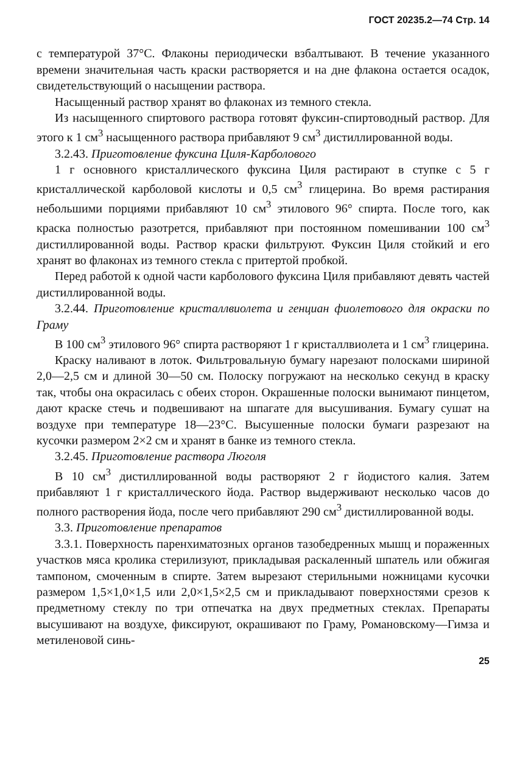ГОСТ 20235.2—74 Стр. 14
с температурой 37°С. Флаконы периодически взбалтывают. В течение указанного времени значительная часть краски растворяется и на дне флакона остается осадок, свидетельствующий о насыщении раствора.
Насыщенный раствор хранят во флаконах из темного стекла.
Из насыщенного спиртового раствора готовят фуксин-спиртоводный раствор. Для этого к 1 см<sup>3</sup> насыщенного раствора прибавляют 9 см<sup>3</sup> дистиллированной воды.
3.2.43. Приготовление фуксина Циля-Карболового
1 г основного кристаллического фуксина Циля растирают в ступке с 5 г кристаллической карболовой кислоты и 0,5 см<sup>3</sup> глицерина. Во время растирания небольшими порциями прибавляют 10 см<sup>3</sup> этилового 96° спирта. После того, как краска полностью разотрется, прибавляют при постоянном помешивании 100 см<sup>3</sup> дистиллированной воды. Раствор краски фильтруют. Фуксин Циля стойкий и его хранят во флаконах из темного стекла с притертой пробкой.
Перед работой к одной части карболового фуксина Циля прибавляют девять частей дистиллированной воды.
3.2.44. Приготовление кристаллвиолета и генциан фиолетового для окраски по Граму
В 100 см<sup>3</sup> этилового 96° спирта растворяют 1 г кристаллвиолета и 1 см<sup>3</sup> глицерина.
Краску наливают в лоток. Фильтровальную бумагу нарезают полосками шириной 2,0—2,5 см и длиной 30—50 см. Полоску погружают на несколько секунд в краску так, чтобы она окрасилась с обеих сторон. Окрашенные полоски вынимают пинцетом, дают краске стечь и подвешивают на шпагате для высушивания. Бумагу сушат на воздухе при температуре 18—23°С. Высушенные полоски бумаги разрезают на кусочки размером 2×2 см и хранят в банке из темного стекла.
3.2.45. Приготовление раствора Люголя
В 10 см<sup>3</sup> дистиллированной воды растворяют 2 г йодистого калия. Затем прибавляют 1 г кристаллического йода. Раствор выдерживают несколько часов до полного растворения йода, после чего прибавляют 290 см<sup>3</sup> дистиллированной воды.
3.3. Приготовление препаратов
3.3.1. Поверхность паренхиматозных органов тазобедренных мышц и пораженных участков мяса кролика стерилизуют, прикладывая раскаленный шпатель или обжигая тампоном, смоченным в спирте. Затем вырезают стерильными ножницами кусочки размером 1,5×1,0×1,5 или 2,0×1,5×2,5 см и прикладывают поверхностями срезов к предметному стеклу по три отпечатка на двух предметных стеклах. Препараты высушивают на воздухе, фиксируют, окрашивают по Граму, Романовскому—Гимза и метиленовой синь-
25